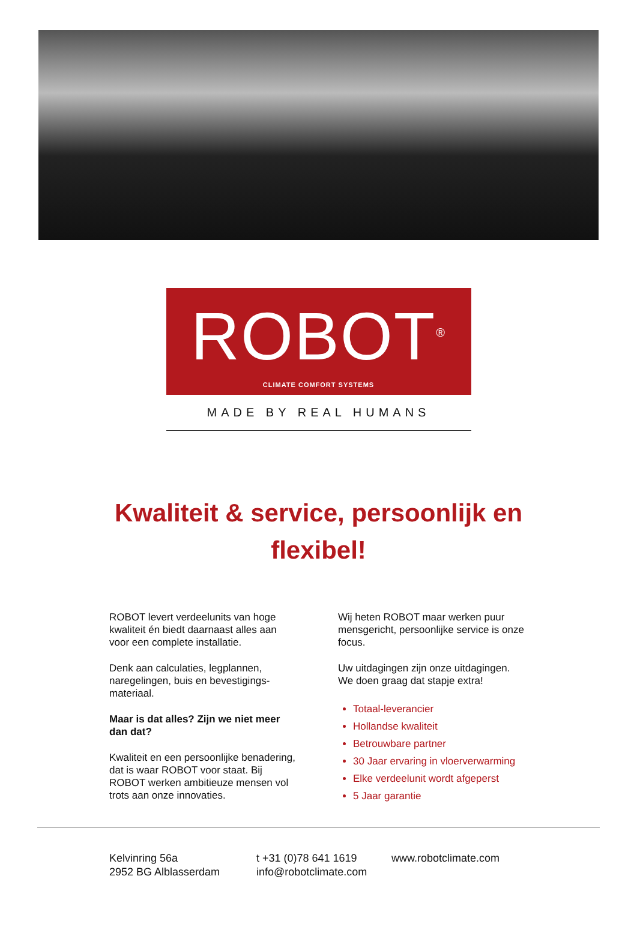ROBOT<sup>®</sup>
CLIMATE COMFORT SYSTEMS
MADE BY REAL HUMANS
Kwaliteit & service, persoonlijk en flexibel!
ROBOT levert verdeelunits van hoge kwaliteit én biedt daarnaast alles aan voor een complete installatie.
Denk aan calculaties, legplannen, naregelingen, buis en bevestigings-materiaal.
Maar is dat alles? Zijn we niet meer dan dat?
Kwaliteit en een persoonlijke benadering, dat is waar ROBOT voor staat. Bij ROBOT werken ambitieuze mensen vol trots aan onze innovaties.
Wij heten ROBOT maar werken puur mensgericht, persoonlijke service is onze focus.
Uw uitdagingen zijn onze uitdagingen. We doen graag dat stapje extra!
Totaal-leverancier
Hollandse kwaliteit
Betrouwbare partner
30 Jaar ervaring in vloerverwarming
Elke verdeelunit wordt afgeperst
5 Jaar garantie
Kelvinring 56a
2952 BG Alblasserdam
t +31 (0)78 641 1619
info@robotclimate.com
www.robotclimate.com